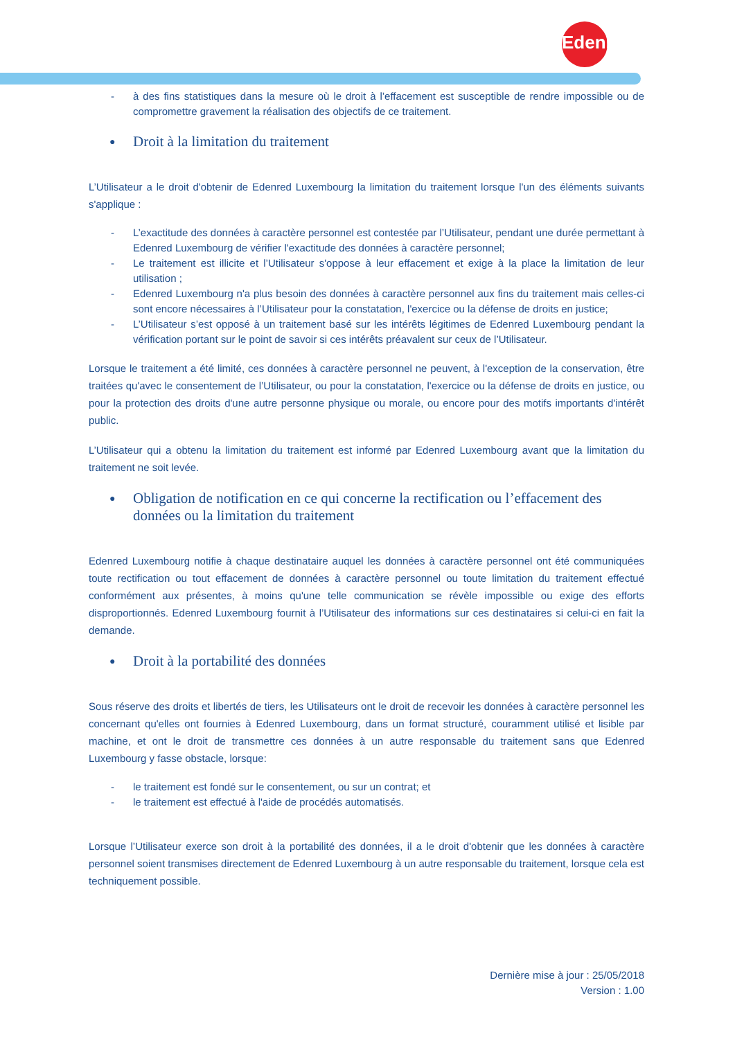Edenred
- à des fins statistiques dans la mesure où le droit à l’effacement est susceptible de rendre impossible ou de compromettre gravement la réalisation des objectifs de ce traitement.
● Droit à la limitation du traitement
L’Utilisateur a le droit d'obtenir de Edenred Luxembourg la limitation du traitement lorsque l'un des éléments suivants s'applique :
- L’exactitude des données à caractère personnel est contestée par l’Utilisateur, pendant une durée permettant à Edenred Luxembourg de vérifier l'exactitude des données à caractère personnel;
- Le traitement est illicite et l’Utilisateur s'oppose à leur effacement et exige à la place la limitation de leur utilisation ;
- Edenred Luxembourg n'a plus besoin des données à caractère personnel aux fins du traitement mais celles-ci sont encore nécessaires à l’Utilisateur pour la constatation, l'exercice ou la défense de droits en justice;
- L’Utilisateur s’est opposé à un traitement basé sur les intérêts légitimes de Edenred Luxembourg pendant la vérification portant sur le point de savoir si ces intérêts préavalent sur ceux de l’Utilisateur.
Lorsque le traitement a été limité, ces données à caractère personnel ne peuvent, à l'exception de la conservation, être traitées qu'avec le consentement de l’Utilisateur, ou pour la constatation, l'exercice ou la défense de droits en justice, ou pour la protection des droits d'une autre personne physique ou morale, ou encore pour des motifs importants d'intérêt public.
L’Utilisateur qui a obtenu la limitation du traitement est informé par Edenred Luxembourg avant que la limitation du traitement ne soit levée.
● Obligation de notification en ce qui concerne la rectification ou l’effacement des données ou la limitation du traitement
Edenred Luxembourg notifie à chaque destinataire auquel les données à caractère personnel ont été communiquées toute rectification ou tout effacement de données à caractère personnel ou toute limitation du traitement effectué conformément aux présentes, à moins qu'une telle communication se révèle impossible ou exige des efforts disproportionnés. Edenred Luxembourg fournit à l’Utilisateur des informations sur ces destinataires si celui-ci en fait la demande.
● Droit à la portabilité des données
Sous réserve des droits et libertés de tiers, les Utilisateurs ont le droit de recevoir les données à caractère personnel les concernant qu'elles ont fournies à Edenred Luxembourg, dans un format structuré, couramment utilisé et lisible par machine, et ont le droit de transmettre ces données à un autre responsable du traitement sans que Edenred Luxembourg y fasse obstacle, lorsque:
- le traitement est fondé sur le consentement, ou sur un contrat; et
- le traitement est effectué à l'aide de procédés automatisés.
Lorsque l’Utilisateur exerce son droit à la portabilité des données, il a le droit d'obtenir que les données à caractère personnel soient transmises directement de Edenred Luxembourg à un autre responsable du traitement, lorsque cela est techniquement possible.
Dernière mise à jour : 25/05/2018
Version : 1.00